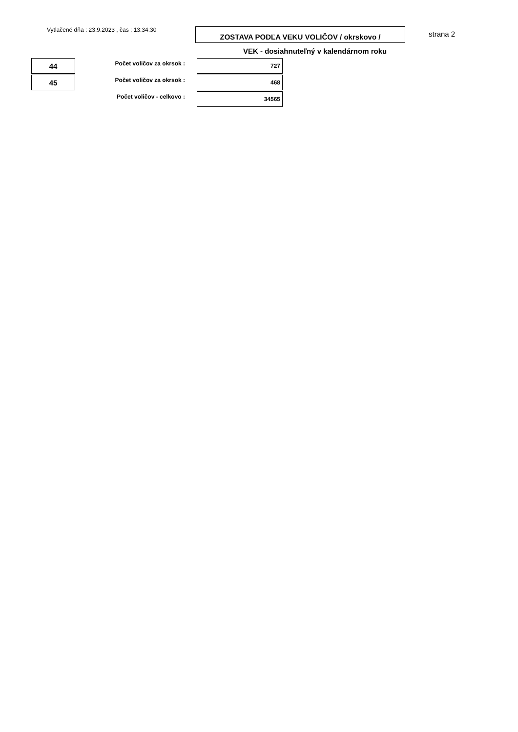Vytlačené dňa : 23.9.2023 , čas : 13:34:30
ZOSTAVA PODĽA VEKU VOLIČOV / okrskovo /
strana 2
VEK - dosiahnuteľný v kalendárnom roku
| 44 | Počet voličov za okrsok : | 727 |
| 45 | Počet voličov za okrsok : | 468 |
| | Počet voličov - celkovo : | 34565 |